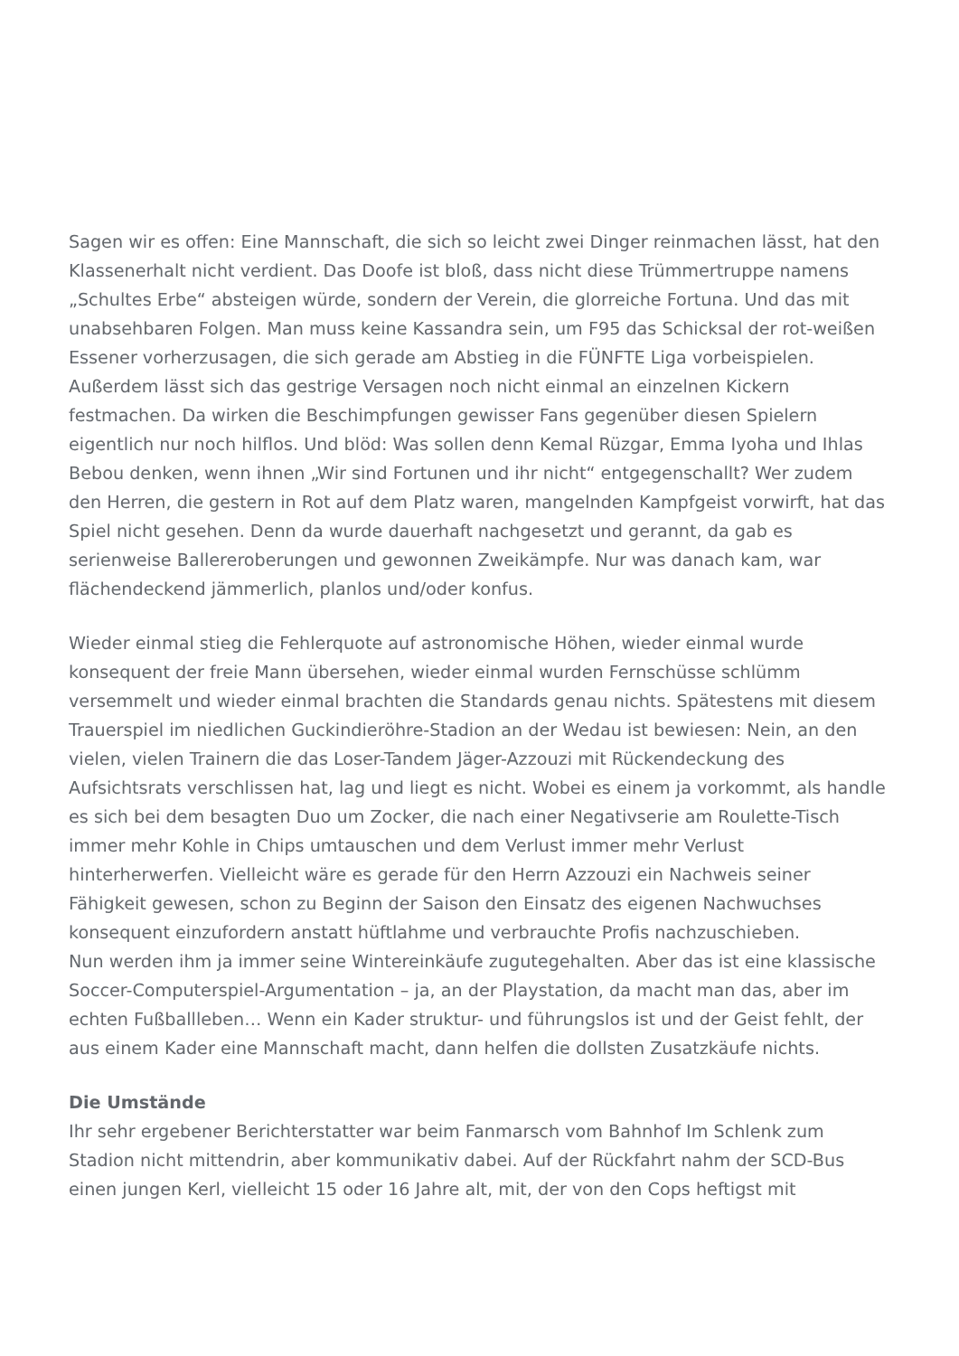Sagen wir es offen: Eine Mannschaft, die sich so leicht zwei Dinger reinmachen lässt, hat den Klassenerhalt nicht verdient. Das Doofe ist bloß, dass nicht diese Trümmertruppe namens „Schultes Erbe“ absteigen würde, sondern der Verein, die glorreiche Fortuna. Und das mit unabsehbaren Folgen. Man muss keine Kassandra sein, um F95 das Schicksal der rot-weißen Essener vorherzusagen, die sich gerade am Abstieg in die FÜNFTE Liga vorbeispielen. Außerdem lässt sich das gestrige Versagen noch nicht einmal an einzelnen Kickern festmachen. Da wirken die Beschimpfungen gewisser Fans gegenüber diesen Spielern eigentlich nur noch hilflos. Und blöd: Was sollen denn Kemal Rüzgar, Emma Iyoha und Ihlas Bebou denken, wenn ihnen „Wir sind Fortunen und ihr nicht“ entgegenschallt? Wer zudem den Herren, die gestern in Rot auf dem Platz waren, mangelnden Kampfgeist vorwirft, hat das Spiel nicht gesehen. Denn da wurde dauerhaft nachgesetzt und gerannt, da gab es serienweise Ballereroberungen und gewonnen Zweikämpfe. Nur was danach kam, war flächendeckend jämmerlich, planlos und/oder konfus.
Wieder einmal stieg die Fehlerquote auf astronomische Höhen, wieder einmal wurde konsequent der freie Mann übersehen, wieder einmal wurden Fernschüsse schlümm versemmelt und wieder einmal brachten die Standards genau nichts. Spätestens mit diesem Trauerspiel im niedlichen Guckindieröhre-Stadion an der Wedau ist bewiesen: Nein, an den vielen, vielen Trainern die das Loser-Tandem Jäger-Azzouzi mit Rückendeckung des Aufsichtsrats verschlissen hat, lag und liegt es nicht. Wobei es einem ja vorkommt, als handle es sich bei dem besagten Duo um Zocker, die nach einer Negativserie am Roulette-Tisch immer mehr Kohle in Chips umtauschen und dem Verlust immer mehr Verlust hinterherwerfen. Vielleicht wäre es gerade für den Herrn Azzouzi ein Nachweis seiner Fähigkeit gewesen, schon zu Beginn der Saison den Einsatz des eigenen Nachwuchses konsequent einzufordern anstatt hüftlahme und verbrauchte Profis nachzuschieben.
Nun werden ihm ja immer seine Wintereinkäufe zugutegehalten. Aber das ist eine klassische Soccer-Computerspiel-Argumentation – ja, an der Playstation, da macht man das, aber im echten Fußballleben… Wenn ein Kader struktur- und führungslos ist und der Geist fehlt, der aus einem Kader eine Mannschaft macht, dann helfen die dollsten Zusatzkäufe nichts.
Die Umstände
Ihr sehr ergebener Berichterstatter war beim Fanmarsch vom Bahnhof Im Schlenk zum Stadion nicht mittendrin, aber kommunikativ dabei. Auf der Rückfahrt nahm der SCD-Bus einen jungen Kerl, vielleicht 15 oder 16 Jahre alt, mit, der von den Cops heftigst mit